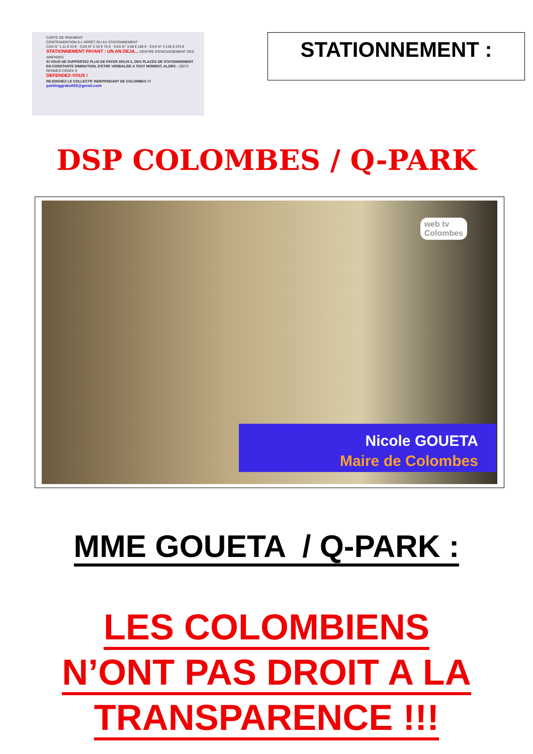CARTE DE PAIEMENT
CONTRAVENTION À L'ARRÊT OU AU STATIONNEMENT
CAS N° 1 11 € 33 € · CAS N° 2 35 € 75 € · CAS N° 3 68 € 180 € · CAS N° 4 135 € 375 €
STATIONNEMENT PAYANT : UN AN DEJA... CENTRE D'ENCAISSEMENT DES AMENDES
SI VOUS NE SUPPORTEZ PLUS DE PAYER 250,00 €, DES PLACES DE STATIONNEMENT EN CONSTANTE DIMINUTION, D'ETRE VERBALISE A TOUT MOMENT, ALORS : 35073 RENNES CEDEX 9
DEFENDEZ-VOUS !
REJOIGNEZ LE COLLECTIF INDEPENDANT DE COLOMBES !!!
parkinggratuit92@gmail.com
STATIONNEMENT :
DSP COLOMBES / Q-PARK
web tv
Colombes
Nicole GOUETA
Maire de Colombes
MME GOUETA / Q-PARK :
LES COLOMBIENS
N’ONT PAS DROIT A LA
TRANSPARENCE !!!